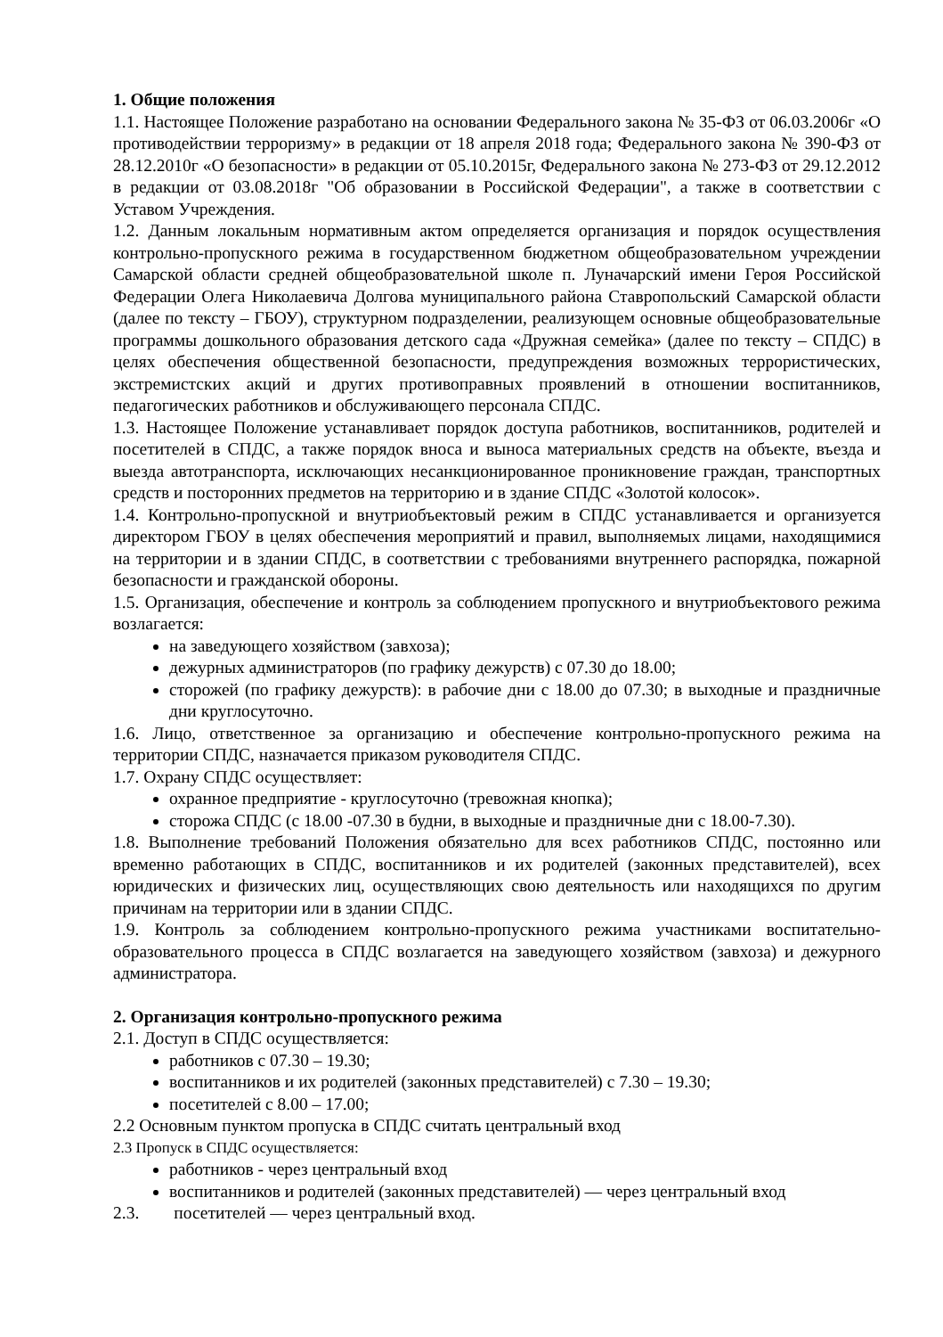1. Общие положения
1.1. Настоящее Положение разработано на основании Федерального закона № 35-ФЗ от 06.03.2006г «О противодействии терроризму» в редакции от 18 апреля 2018 года; Федерального закона № 390-ФЗ от 28.12.2010г «О безопасности» в редакции от 05.10.2015г, Федерального закона № 273-ФЗ от 29.12.2012 в редакции от 03.08.2018г "Об образовании в Российской Федерации", а также в соответствии с Уставом Учреждения.
1.2. Данным локальным нормативным актом определяется организация и порядок осуществления контрольно-пропускного режима в государственном бюджетном общеобразовательном учреждении Самарской области средней общеобразовательной школе п. Луначарский имени Героя Российской Федерации Олега Николаевича Долгова муниципального района Ставропольский Самарской области (далее по тексту – ГБОУ), структурном подразделении, реализующем основные общеобразовательные программы дошкольного образования детского сада «Дружная семейка» (далее по тексту – СПДС) в целях обеспечения общественной безопасности, предупреждения возможных террористических, экстремистских акций и других противоправных проявлений в отношении воспитанников, педагогических работников и обслуживающего персонала СПДС.
1.3. Настоящее Положение устанавливает порядок доступа работников, воспитанников, родителей и посетителей в СПДС, а также порядок вноса и выноса материальных средств на объекте, въезда и выезда автотранспорта, исключающих несанкционированное проникновение граждан, транспортных средств и посторонних предметов на территорию и в здание СПДС «Золотой колосок».
1.4. Контрольно-пропускной и внутриобъектовый режим в СПДС устанавливается и организуется директором ГБОУ в целях обеспечения мероприятий и правил, выполняемых лицами, находящимися на территории и в здании СПДС, в соответствии с требованиями внутреннего распорядка, пожарной безопасности и гражданской обороны.
1.5. Организация, обеспечение и контроль за соблюдением пропускного и внутриобъектового режима возлагается:
на заведующего хозяйством (завхоза);
дежурных администраторов (по графику дежурств) с 07.30 до 18.00;
сторожей (по графику дежурств): в рабочие дни с 18.00 до 07.30; в выходные и праздничные дни круглосуточно.
1.6. Лицо, ответственное за организацию и обеспечение контрольно-пропускного режима на территории СПДС, назначается приказом руководителя СПДС.
1.7. Охрану СПДС осуществляет:
охранное предприятие - круглосуточно (тревожная кнопка);
сторожа СПДС (с 18.00 -07.30 в будни, в выходные и праздничные дни с 18.00-7.30).
1.8. Выполнение требований Положения обязательно для всех работников СПДС, постоянно или временно работающих в СПДС, воспитанников и их родителей (законных представителей), всех юридических и физических лиц, осуществляющих свою деятельность или находящихся по другим причинам на территории или в здании СПДС.
1.9. Контроль за соблюдением контрольно-пропускного режима участниками воспитательно-образовательного процесса в СПДС возлагается на заведующего хозяйством (завхоза) и дежурного администратора.
2. Организация контрольно-пропускного режима
2.1. Доступ в СПДС осуществляется:
работников с 07.30 – 19.30;
воспитанников и их родителей (законных представителей) с 7.30 – 19.30;
посетителей с 8.00 – 17.00;
2.2 Основным пунктом пропуска в СПДС считать центральный вход
2.3 Пропуск в СПДС осуществляется:
работников - через центральный вход
воспитанников и родителей (законных представителей) — через центральный вход
2.3. посетителей — через центральный вход.